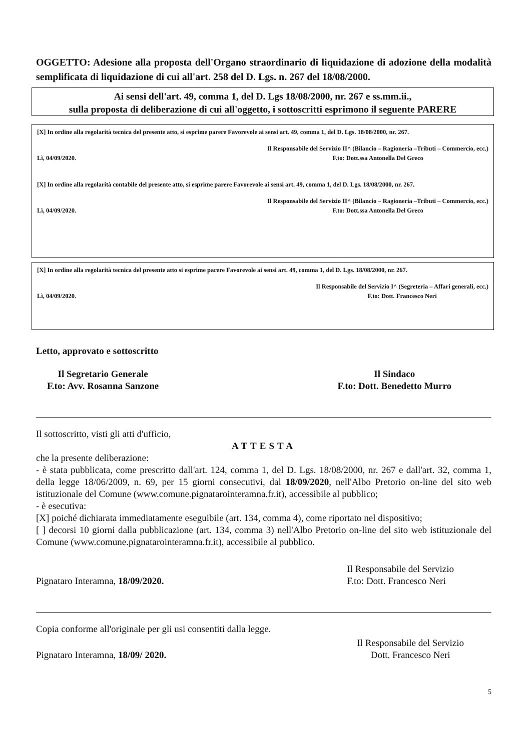OGGETTO: Adesione alla proposta dell'Organo straordinario di liquidazione di adozione della modalità semplificata di liquidazione di cui all'art. 258 del D. Lgs. n. 267 del 18/08/2000.
Ai sensi dell'art. 49, comma 1, del D. Lgs 18/08/2000, nr. 267 e ss.mm.ii.,
sulla proposta di deliberazione di cui all'oggetto, i sottoscritti esprimono il seguente PARERE
[X] In ordine alla regolarità tecnica del presente atto, si esprime parere Favorevole ai sensi art. 49, comma 1, del D. Lgs. 18/08/2000, nr. 267.
Lì, 04/09/2020. Il Responsabile del Servizio II^ (Bilancio – Ragioneria –Tributi – Commercio, ecc.)
F.to: Dott.ssa Antonella Del Greco
[X] In ordine alla regolarità contabile del presente atto, si esprime parere Favorevole ai sensi art. 49, comma 1, del D. Lgs. 18/08/2000, nr. 267.
Lì, 04/09/2020. Il Responsabile del Servizio II^ (Bilancio – Ragioneria –Tributi – Commercio, ecc.)
F.to: Dott.ssa Antonella Del Greco
[X] In ordine alla regolarità tecnica del presente atto si esprime parere Favorevole ai sensi art. 49, comma 1, del D. Lgs. 18/08/2000, nr. 267.
Lì, 04/09/2020. Il Responsabile del Servizio I^ (Segreteria – Affari generali, ecc.)
F.to: Dott. Francesco Neri
Letto, approvato e sottoscritto
Il Segretario Generale
F.to: Avv. Rosanna Sanzone Il Sindaco
F.to: Dott. Benedetto Murro
Il sottoscritto, visti gli atti d'ufficio,
ATTESTA
che la presente deliberazione:
- è stata pubblicata, come prescritto dall'art. 124, comma 1, del D. Lgs. 18/08/2000, nr. 267 e dall'art. 32, comma 1, della legge 18/06/2009, n. 69, per 15 giorni consecutivi, dal 18/09/2020, nell'Albo Pretorio on-line del sito web istituzionale del Comune (www.comune.pignatarointeramna.fr.it), accessibile al pubblico;
- è esecutiva:
[X] poiché dichiarata immediatamente eseguibile (art. 134, comma 4), come riportato nel dispositivo;
[ ] decorsi 10 giorni dalla pubblicazione (art. 134, comma 3) nell'Albo Pretorio on-line del sito web istituzionale del Comune (www.comune.pignatarointeramna.fr.it), accessibile al pubblico.
Pignataro Interamna, 18/09/2020. Il Responsabile del Servizio
F.to: Dott. Francesco Neri
Copia conforme all'originale per gli usi consentiti dalla legge.
Pignataro Interamna, 18/09/ 2020. Il Responsabile del Servizio
Dott. Francesco Neri
5